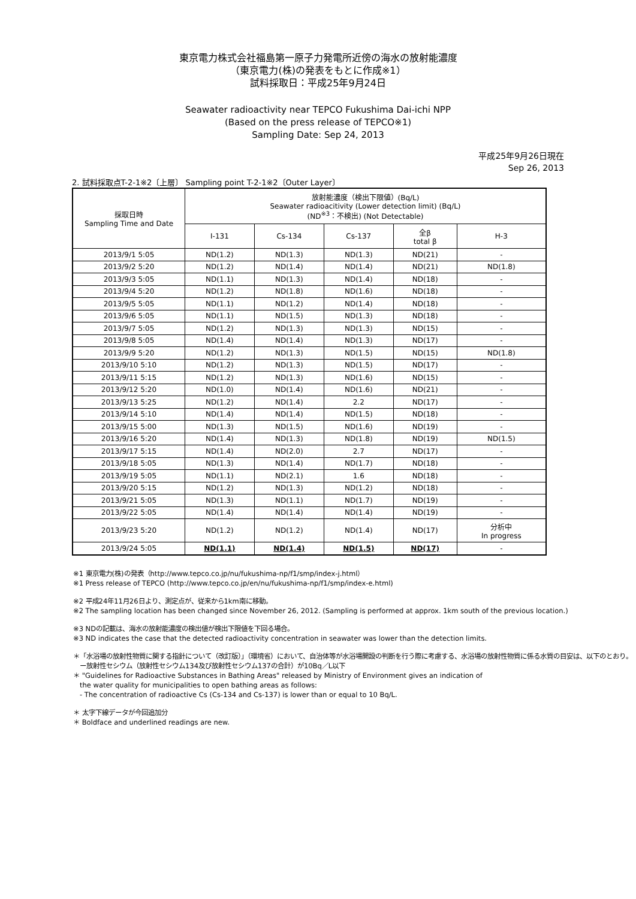東京電力株式会社福島第一原子力発電所近傍の海水の放射能濃度
（東京電力(株)の発表をもとに作成※1）
試料採取日：平成25年9月24日
Seawater radioactivity near TEPCO Fukushima Dai-ichi NPP
(Based on the press release of TEPCO※1)
Sampling Date: Sep 24, 2013
平成25年9月26日現在
Sep 26, 2013
2. 試料採取点T-2-1※2〔上層〕 Sampling point T-2-1※2〔Outer Layer〕
| 採取日時 Sampling Time and Date | 放射能濃度（検出下限値）(Bq/L) Seawater radioacitivity (Lower detection limit) (Bq/L) (ND<sup>※3</sup>：不検出) (Not Detectable) | | | | |
| --- | --- | --- | --- | --- | --- |
| | I-131 | Cs-134 | Cs-137 | 全β total β | H-3 |
| 2013/9/1 5:05 | ND(1.2) | ND(1.3) | ND(1.3) | ND(21) | - |
| 2013/9/2 5:20 | ND(1.2) | ND(1.4) | ND(1.4) | ND(21) | ND(1.8) |
| 2013/9/3 5:05 | ND(1.1) | ND(1.3) | ND(1.4) | ND(18) | - |
| 2013/9/4 5:20 | ND(1.2) | ND(1.8) | ND(1.6) | ND(18) | - |
| 2013/9/5 5:05 | ND(1.1) | ND(1.2) | ND(1.4) | ND(18) | - |
| 2013/9/6 5:05 | ND(1.1) | ND(1.5) | ND(1.3) | ND(18) | - |
| 2013/9/7 5:05 | ND(1.2) | ND(1.3) | ND(1.3) | ND(15) | - |
| 2013/9/8 5:05 | ND(1.4) | ND(1.4) | ND(1.3) | ND(17) | - |
| 2013/9/9 5:20 | ND(1.2) | ND(1.3) | ND(1.5) | ND(15) | ND(1.8) |
| 2013/9/10 5:10 | ND(1.2) | ND(1.3) | ND(1.5) | ND(17) | - |
| 2013/9/11 5:15 | ND(1.2) | ND(1.3) | ND(1.6) | ND(15) | - |
| 2013/9/12 5:20 | ND(1.0) | ND(1.4) | ND(1.6) | ND(21) | - |
| 2013/9/13 5:25 | ND(1.2) | ND(1.4) | 2.2 | ND(17) | - |
| 2013/9/14 5:10 | ND(1.4) | ND(1.4) | ND(1.5) | ND(18) | - |
| 2013/9/15 5:00 | ND(1.3) | ND(1.5) | ND(1.6) | ND(19) | - |
| 2013/9/16 5:20 | ND(1.4) | ND(1.3) | ND(1.8) | ND(19) | ND(1.5) |
| 2013/9/17 5:15 | ND(1.4) | ND(2.0) | 2.7 | ND(17) | - |
| 2013/9/18 5:05 | ND(1.3) | ND(1.4) | ND(1.7) | ND(18) | - |
| 2013/9/19 5:05 | ND(1.1) | ND(2.1) | 1.6 | ND(18) | - |
| 2013/9/20 5:15 | ND(1.2) | ND(1.3) | ND(1.2) | ND(18) | - |
| 2013/9/21 5:05 | ND(1.3) | ND(1.1) | ND(1.7) | ND(19) | - |
| 2013/9/22 5:05 | ND(1.4) | ND(1.4) | ND(1.4) | ND(19) | - |
| 2013/9/23 5:20 | ND(1.2) | ND(1.2) | ND(1.4) | ND(17) | 分析中 In progress |
| 2013/9/24 5:05 | ND(1.1) | ND(1.4) | ND(1.5) | ND(17) | - |
※1 東京電力(株)の発表（http://www.tepco.co.jp/nu/fukushima-np/f1/smp/index-j.html）
※1 Press release of TEPCO (http://www.tepco.co.jp/en/nu/fukushima-np/f1/smp/index-e.html)
※2 平成24年11月26日より、測定点が、従来から1km南に移動。
※2 The sampling location has been changed since November 26, 2012. (Sampling is performed at approx. 1km south of the previous location.)
※3 NDの記載は、海水の放射能濃度の検出値が検出下限値を下回る場合。
※3 ND indicates the case that the detected radioactivity concentration in seawater was lower than the detection limits.
＊「水浴場の放射性物質に関する指針について（改訂版）」（環境省）において、自治体等が水浴場開設の判断を行う際に考慮する、水浴場の放射性物質に係る水質の目安は、以下のとおり。
　ー放射性セシウム（放射性セシウム134及び放射性セシウム137の合計）が10Bq／L以下
＊ "Guidelines for Radioactive Substances in Bathing Areas" released by Ministry of Environment gives an indication of
　the water quality for municipalities to open bathing areas as follows:
　- The concentration of radioactive Cs (Cs-134 and Cs-137) is lower than or equal to 10 Bq/L.
＊ 太字下線データが今回追加分
＊ Boldface and underlined readings are new.